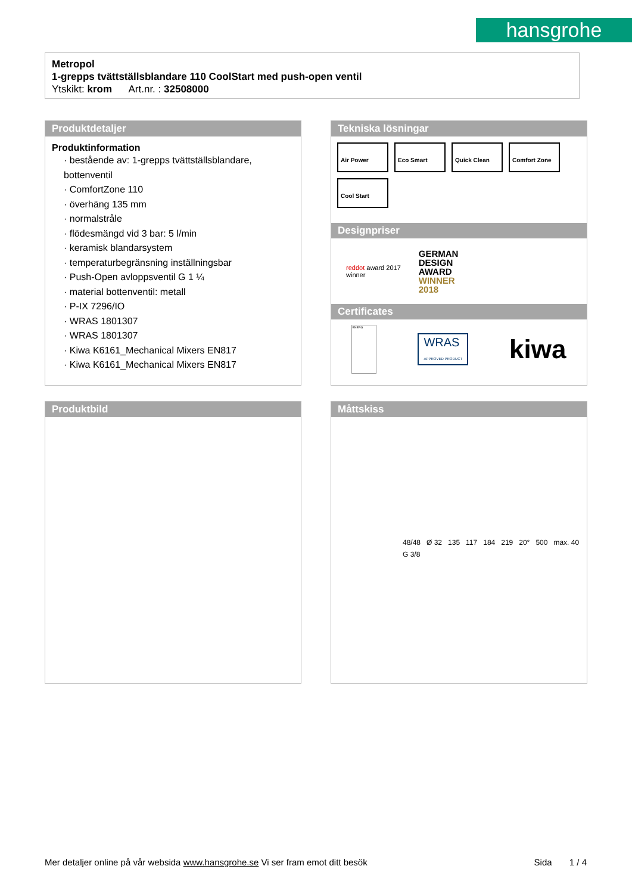hansgrohe
Metropol
1-grepps tvättställsblandare 110 CoolStart med push-open ventil
Ytskikt: krom Art.nr. : 32508000
Produktdetaljer
Produktinformation
· bestående av: 1-grepps tvättställsblandare, bottenventil
· ComfortZone 110
· överhäng 135 mm
· normalstråle
· flödesmängd vid 3 bar: 5 l/min
· keramisk blandarsystem
· temperaturbegränsning inställningsbar
· Push-Open avloppsventil G 1 ¼
· material bottenventil: metall
· P-IX 7296/IO
· WRAS 1801307
· WRAS 1801307
· Kiwa K6161_Mechanical Mixers EN817
· Kiwa K6161_Mechanical Mixers EN817
Tekniska lösningar
Air Power Eco Smart Quick Clean Comfort Zone
Cool Start
Designpriser
reddot award 2017
winner
GERMAN
DESIGN
AWARD
WINNER
2018
Certificates
ENERG
WRAS
APPROVED PRODUCT
kiwa
Produktbild
Måttskiss
48/48 Ø 32 135 117 184 219 20° 500 max. 40 G 3/8
Mer detaljer online på vår websida www.hansgrohe.se Vi ser fram emot ditt besök Sida 1 / 4